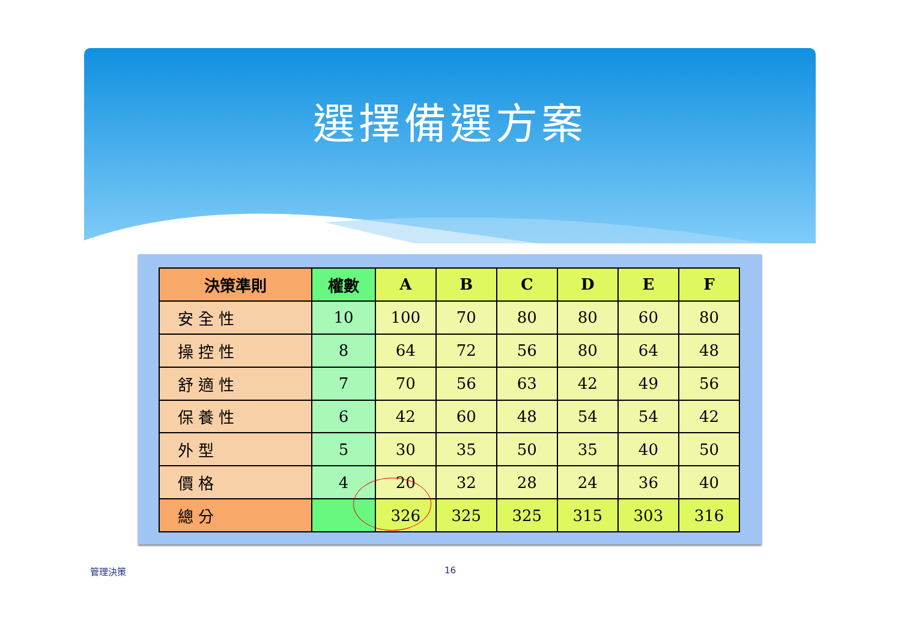選擇備選方案
| 決策準則 | 權數 | A | B | C | D | E | F |
| --- | --- | --- | --- | --- | --- | --- | --- |
| 安全性 | 10 | 100 | 70 | 80 | 80 | 60 | 80 |
| 操控性 | 8 | 64 | 72 | 56 | 80 | 64 | 48 |
| 舒適性 | 7 | 70 | 56 | 63 | 42 | 49 | 56 |
| 保養性 | 6 | 42 | 60 | 48 | 54 | 54 | 42 |
| 外型 | 5 | 30 | 35 | 50 | 35 | 40 | 50 |
| 價格 | 4 | 20 | 32 | 28 | 24 | 36 | 40 |
| 總分 | | 326 | 325 | 325 | 315 | 303 | 316 |
管理決策 16